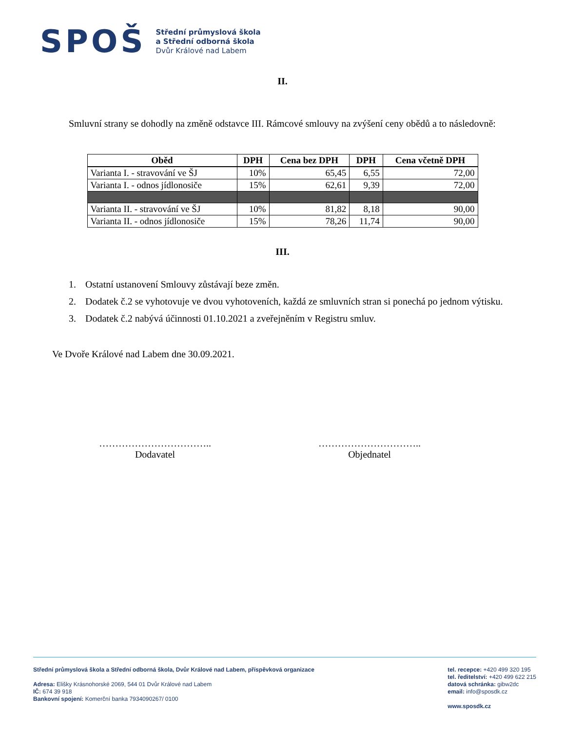SPOŠ
Střední průmyslová škola
a Střední odborná škola
Dvůr Králové nad Labem
II.
Smluvní strany se dohodly na změně odstavce III. Rámcové smlouvy na zvýšení ceny obědů a to následovně:
| Oběd | DPH | Cena bez DPH | DPH | Cena včetně DPH |
| --- | --- | --- | --- | --- |
| Varianta I. - stravování ve ŠJ | 10% | 65,45 | 6,55 | 72,00 |
| Varianta I. - odnos jídlonosiče | 15% | 62,61 | 9,39 | 72,00 |
| Varianta II. - stravování ve ŠJ | 10% | 81,82 | 8,18 | 90,00 |
| Varianta II. - odnos jídlonosiče | 15% | 78,26 | 11,74 | 90,00 |
III.
1. Ostatní ustanovení Smlouvy zůstávají beze změn.
2. Dodatek č.2 se vyhotovuje ve dvou vyhotoveních, každá ze smluvních stran si ponechá po jednom výtisku.
3. Dodatek č.2 nabývá účinnosti 01.10.2021 a zveřejněním v Registru smluv.
Ve Dvoře Králové nad Labem dne 30.09.2021.
……………………………..
Dodavatel
…………………………..
Objednatel
Střední průmyslová škola a Střední odborná škola, Dvůr Králové nad Labem, příspěvková organizace
Adresa: Elišky Krásnohorské 2069, 544 01 Dvůr Králové nad Labem
IČ: 674 39 918
Bankovní spojení: Komerční banka 7934090267/ 0100
tel. recepce: +420 499 320 195
tel. ředitelství: +420 499 622 215
datová schránka: gibw2dc
email: info@sposdk.cz
www.sposdk.cz